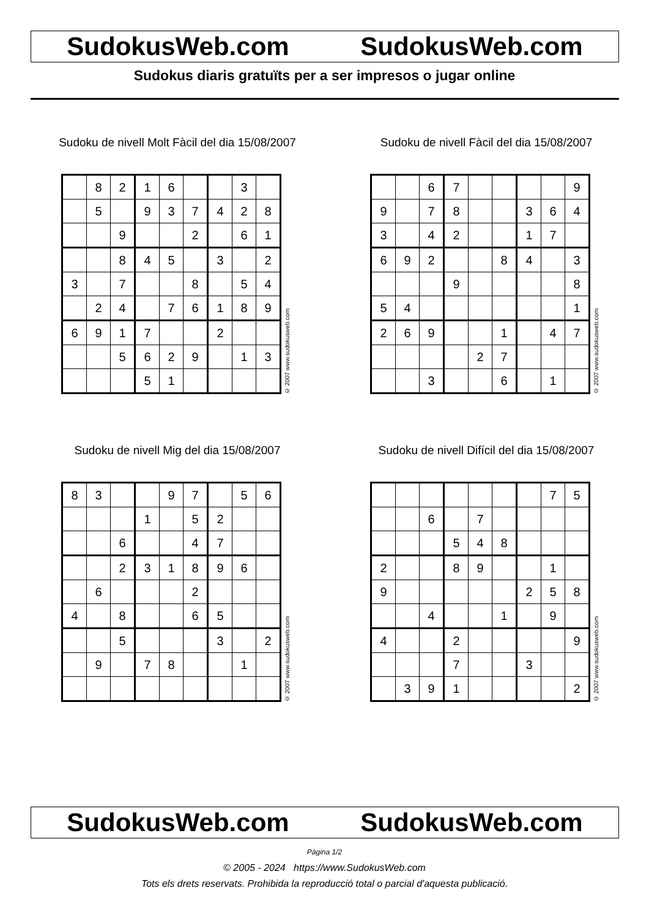SudokusWeb.com SudokusWeb.com
Sudokus diaris gratuïts per a ser impresos o jugar online
Sudoku de nivell Molt Fàcil del dia 15/08/2007
| | 8 | 2 | 1 | 6 | | | 3 | |
| | 5 | | 9 | 3 | 7 | 4 | 2 | 8 |
| | | 9 | | | 2 | | 6 | 1 |
| | | 8 | 4 | 5 | | 3 | | 2 |
| 3 | | 7 | | | 8 | | 5 | 4 |
| | 2 | 4 | | 7 | 6 | 1 | 8 | 9 |
| 6 | 9 | 1 | 7 | | | 2 | | |
| | | 5 | 6 | 2 | 9 | | 1 | 3 |
| | | | 5 | 1 | | | | |
© 2007 www.sudokusweb.com
Sudoku de nivell Fàcil del dia 15/08/2007
| | | 6 | 7 | | | | | 9 |
| 9 | | 7 | 8 | | | 3 | 6 | 4 |
| 3 | | 4 | 2 | | | 1 | 7 | |
| 6 | 9 | 2 | | | 8 | 4 | | 3 |
| | | | 9 | | | | | 8 |
| 5 | 4 | | | | | | | 1 |
| 2 | 6 | 9 | | | 1 | | 4 | 7 |
| | | | | 2 | 7 | | | |
| | | 3 | | | 6 | | 1 | |
© 2007 www.sudokusweb.com
Sudoku de nivell Mig del dia 15/08/2007
| 8 | 3 | | | 9 | 7 | | 5 | 6 |
| | | | 1 | | 5 | 2 | | |
| | | 6 | | | 4 | 7 | | |
| | | 2 | 3 | 1 | 8 | 9 | 6 | |
| | 6 | | | | 2 | | | |
| 4 | | 8 | | | 6 | 5 | | |
| | | 5 | | | | 3 | | 2 |
| | 9 | | 7 | 8 | | | 1 | |
© 2007 www.sudokusweb.com
Sudoku de nivell Difícil del dia 15/08/2007
| | | | | | | | 7 | 5 |
| | | 6 | | 7 | | | | |
| | | | 5 | 4 | 8 | | | |
| 2 | | | 8 | 9 | | | 1 | |
| 9 | | | | | | 2 | 5 | 8 |
| | | 4 | | | 1 | | 9 | |
| 4 | | | 2 | | | | | 9 |
| | | | 7 | | | 3 | | |
| | 3 | 9 | 1 | | | | | 2 |
© 2007 www.sudokusweb.com
SudokusWeb.com SudokusWeb.com
Pàgina 1/2
© 2005 - 2024 https://www.SudokusWeb.com
Tots els drets reservats. Prohibida la reproducció total o parcial d'aquesta publicació.